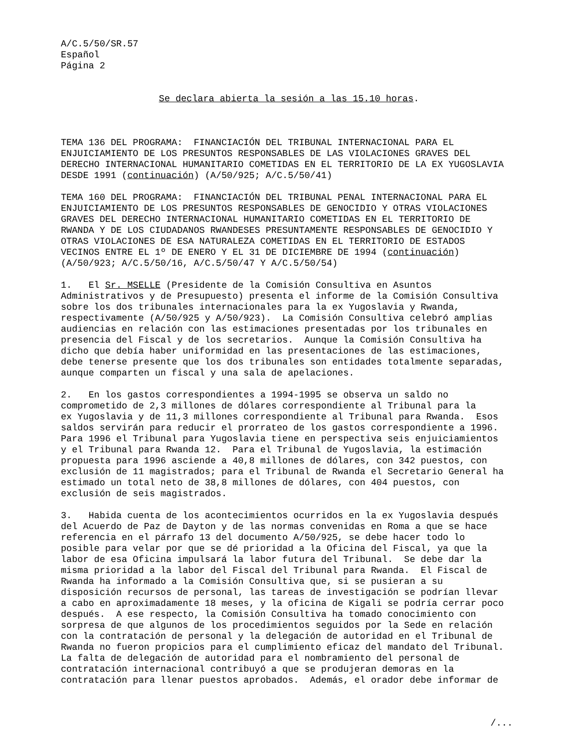A/C.5/50/SR.57 Español Página 2
Se declara abierta la sesión a las 15.10 horas.
TEMA 136 DEL PROGRAMA: FINANCIACIÓN DEL TRIBUNAL INTERNACIONAL PARA EL ENJUICIAMIENTO DE LOS PRESUNTOS RESPONSABLES DE LAS VIOLACIONES GRAVES DEL DERECHO INTERNACIONAL HUMANITARIO COMETIDAS EN EL TERRITORIO DE LA EX YUGOSLAVIA DESDE 1991 (continuación) (A/50/925; A/C.5/50/41)
TEMA 160 DEL PROGRAMA: FINANCIACIÓN DEL TRIBUNAL PENAL INTERNACIONAL PARA EL ENJUICIAMIENTO DE LOS PRESUNTOS RESPONSABLES DE GENOCIDIO Y OTRAS VIOLACIONES GRAVES DEL DERECHO INTERNACIONAL HUMANITARIO COMETIDAS EN EL TERRITORIO DE RWANDA Y DE LOS CIUDADANOS RWANDESES PRESUNTAMENTE RESPONSABLES DE GENOCIDIO Y OTRAS VIOLACIONES DE ESA NATURALEZA COMETIDAS EN EL TERRITORIO DE ESTADOS VECINOS ENTRE EL 1º DE ENERO Y EL 31 DE DICIEMBRE DE 1994 (continuación) (A/50/923; A/C.5/50/16, A/C.5/50/47 Y A/C.5/50/54)
1. El Sr. MSELLE (Presidente de la Comisión Consultiva en Asuntos Administrativos y de Presupuesto) presenta el informe de la Comisión Consultiva sobre los dos tribunales internacionales para la ex Yugoslavia y Rwanda, respectivamente (A/50/925 y A/50/923). La Comisión Consultiva celebró amplias audiencias en relación con las estimaciones presentadas por los tribunales en presencia del Fiscal y de los secretarios. Aunque la Comisión Consultiva ha dicho que debía haber uniformidad en las presentaciones de las estimaciones, debe tenerse presente que los dos tribunales son entidades totalmente separadas, aunque comparten un fiscal y una sala de apelaciones.
2. En los gastos correspondientes a 1994-1995 se observa un saldo no comprometido de 2,3 millones de dólares correspondiente al Tribunal para la ex Yugoslavia y de 11,3 millones correspondiente al Tribunal para Rwanda. Esos saldos servirán para reducir el prorrateo de los gastos correspondiente a 1996. Para 1996 el Tribunal para Yugoslavia tiene en perspectiva seis enjuiciamientos y el Tribunal para Rwanda 12. Para el Tribunal de Yugoslavia, la estimación propuesta para 1996 asciende a 40,8 millones de dólares, con 342 puestos, con exclusión de 11 magistrados; para el Tribunal de Rwanda el Secretario General ha estimado un total neto de 38,8 millones de dólares, con 404 puestos, con exclusión de seis magistrados.
3. Habida cuenta de los acontecimientos ocurridos en la ex Yugoslavia después del Acuerdo de Paz de Dayton y de las normas convenidas en Roma a que se hace referencia en el párrafo 13 del documento A/50/925, se debe hacer todo lo posible para velar por que se dé prioridad a la Oficina del Fiscal, ya que la labor de esa Oficina impulsará la labor futura del Tribunal. Se debe dar la misma prioridad a la labor del Fiscal del Tribunal para Rwanda. El Fiscal de Rwanda ha informado a la Comisión Consultiva que, si se pusieran a su disposición recursos de personal, las tareas de investigación se podrían llevar a cabo en aproximadamente 18 meses, y la oficina de Kigali se podría cerrar poco después. A ese respecto, la Comisión Consultiva ha tomado conocimiento con sorpresa de que algunos de los procedimientos seguidos por la Sede en relación con la contratación de personal y la delegación de autoridad en el Tribunal de Rwanda no fueron propicios para el cumplimiento eficaz del mandato del Tribunal. La falta de delegación de autoridad para el nombramiento del personal de contratación internacional contribuyó a que se produjeran demoras en la contratación para llenar puestos aprobados. Además, el orador debe informar de
/...